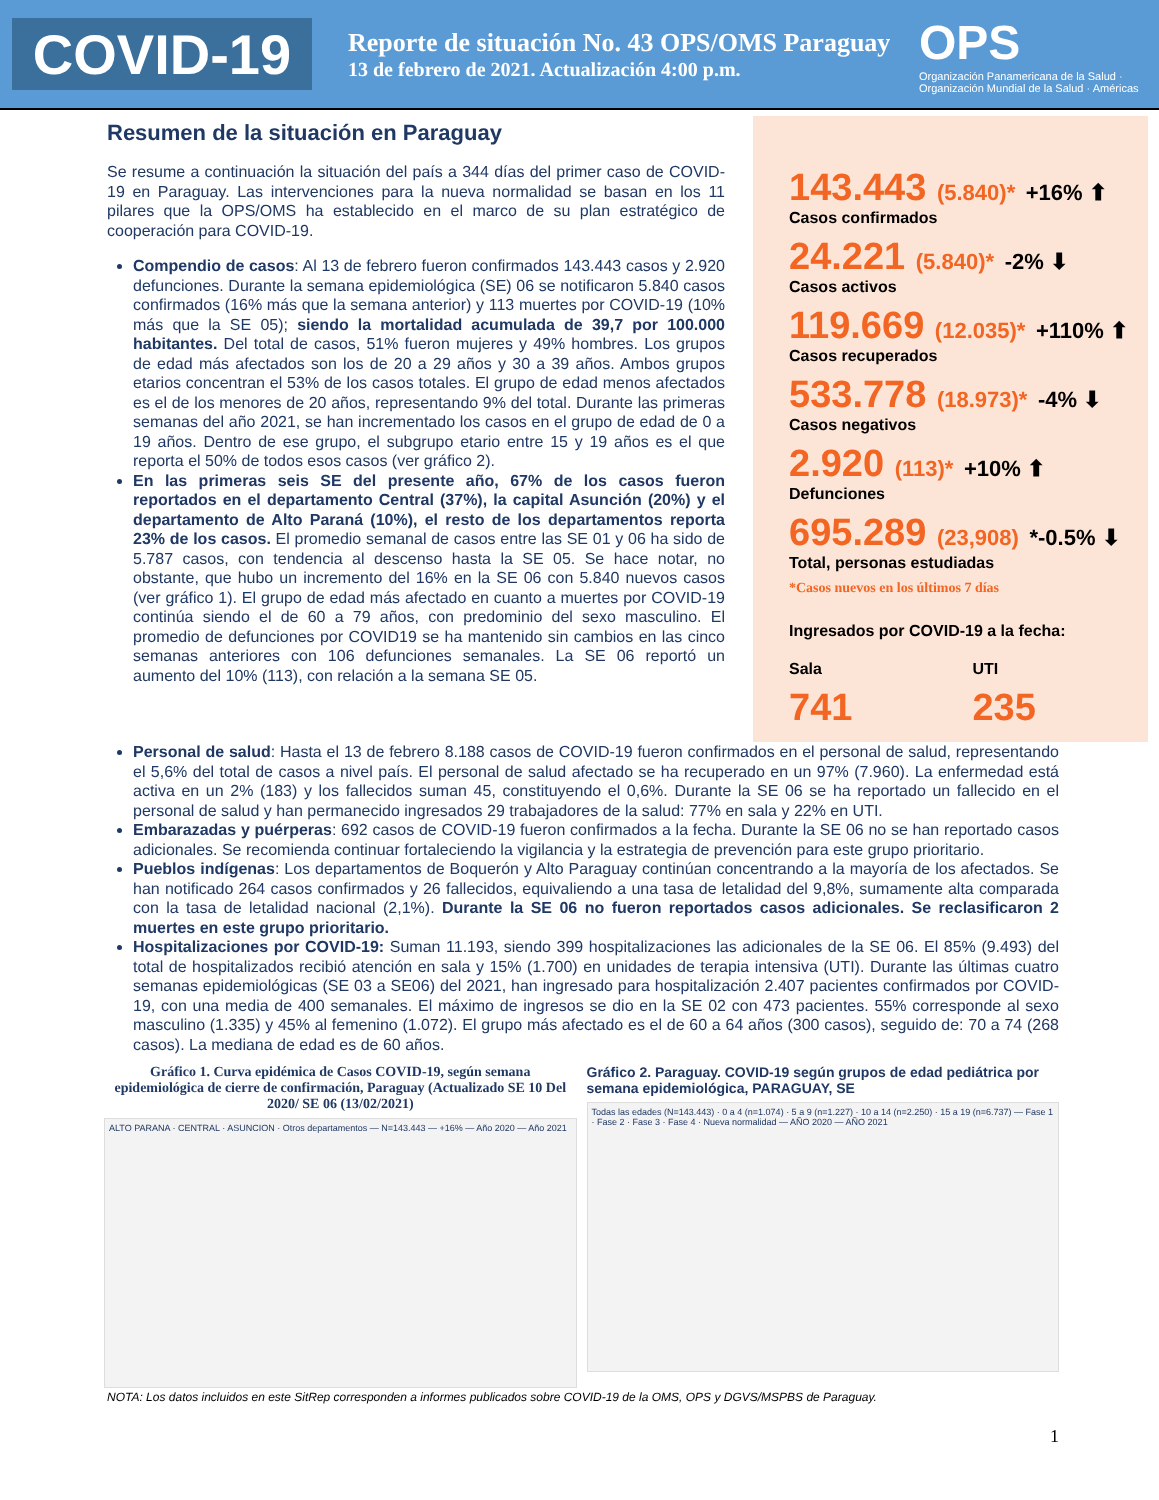COVID-19
Reporte de situación No. 43 OPS/OMS Paraguay
13 de febrero de 2021. Actualización 4:00 p.m.
OPS
Organización Panamericana de la Salud · Organización Mundial de la Salud · Américas
Resumen de la situación en Paraguay
Se resume a continuación la situación del país a 344 días del primer caso de COVID-19 en Paraguay. Las intervenciones para la nueva normalidad se basan en los 11 pilares que la OPS/OMS ha establecido en el marco de su plan estratégico de cooperación para COVID-19.
Compendio de casos: Al 13 de febrero fueron confirmados 143.443 casos y 2.920 defunciones. Durante la semana epidemiológica (SE) 06 se notificaron 5.840 casos confirmados (16% más que la semana anterior) y 113 muertes por COVID-19 (10% más que la SE 05); siendo la mortalidad acumulada de 39,7 por 100.000 habitantes. Del total de casos, 51% fueron mujeres y 49% hombres. Los grupos de edad más afectados son los de 20 a 29 años y 30 a 39 años. Ambos grupos etarios concentran el 53% de los casos totales. El grupo de edad menos afectados es el de los menores de 20 años, representando 9% del total. Durante las primeras semanas del año 2021, se han incrementado los casos en el grupo de edad de 0 a 19 años. Dentro de ese grupo, el subgrupo etario entre 15 y 19 años es el que reporta el 50% de todos esos casos (ver gráfico 2).
En las primeras seis SE del presente año, 67% de los casos fueron reportados en el departamento Central (37%), la capital Asunción (20%) y el departamento de Alto Paraná (10%), el resto de los departamentos reporta 23% de los casos. El promedio semanal de casos entre las SE 01 y 06 ha sido de 5.787 casos, con tendencia al descenso hasta la SE 05. Se hace notar, no obstante, que hubo un incremento del 16% en la SE 06 con 5.840 nuevos casos (ver gráfico 1). El grupo de edad más afectado en cuanto a muertes por COVID-19 continúa siendo el de 60 a 79 años, con predominio del sexo masculino. El promedio de defunciones por COVID19 se ha mantenido sin cambios en las cinco semanas anteriores con 106 defunciones semanales. La SE 06 reportó un aumento del 10% (113), con relación a la semana SE 05.
143.443 (5.840)* +16% ⬆
Casos confirmados
24.221 (5.840)* -2% ⬇
Casos activos
119.669 (12.035)* +110% ⬆
Casos recuperados
533.778 (18.973)* -4% ⬇
Casos negativos
2.920 (113)* +10% ⬆
Defunciones
695.289 (23,908) *-0.5% ⬇
Total, personas estudiadas
*Casos nuevos en los últimos 7 días
Ingresados por COVID-19 a la fecha:
Sala
741
UTI
235
Personal de salud: Hasta el 13 de febrero 8.188 casos de COVID-19 fueron confirmados en el personal de salud, representando el 5,6% del total de casos a nivel país. El personal de salud afectado se ha recuperado en un 97% (7.960). La enfermedad está activa en un 2% (183) y los fallecidos suman 45, constituyendo el 0,6%. Durante la SE 06 se ha reportado un fallecido en el personal de salud y han permanecido ingresados 29 trabajadores de la salud: 77% en sala y 22% en UTI.
Embarazadas y puérperas: 692 casos de COVID-19 fueron confirmados a la fecha. Durante la SE 06 no se han reportado casos adicionales. Se recomienda continuar fortaleciendo la vigilancia y la estrategia de prevención para este grupo prioritario.
Pueblos indígenas: Los departamentos de Boquerón y Alto Paraguay continúan concentrando a la mayoría de los afectados. Se han notificado 264 casos confirmados y 26 fallecidos, equivaliendo a una tasa de letalidad del 9,8%, sumamente alta comparada con la tasa de letalidad nacional (2,1%). Durante la SE 06 no fueron reportados casos adicionales. Se reclasificaron 2 muertes en este grupo prioritario.
Hospitalizaciones por COVID-19: Suman 11.193, siendo 399 hospitalizaciones las adicionales de la SE 06. El 85% (9.493) del total de hospitalizados recibió atención en sala y 15% (1.700) en unidades de terapia intensiva (UTI). Durante las últimas cuatro semanas epidemiológicas (SE 03 a SE06) del 2021, han ingresado para hospitalización 2.407 pacientes confirmados por COVID-19, con una media de 400 semanales. El máximo de ingresos se dio en la SE 02 con 473 pacientes. 55% corresponde al sexo masculino (1.335) y 45% al femenino (1.072). El grupo más afectado es el de 60 a 64 años (300 casos), seguido de: 70 a 74 (268 casos). La mediana de edad es de 60 años.
Gráfico 1. Curva epidémica de Casos COVID-19, según semana epidemiológica de cierre de confirmación, Paraguay (Actualizado SE 10 Del 2020/ SE 06 (13/02/2021)
ALTO PARANA · CENTRAL · ASUNCION · Otros departamentos — N=143.443 — +16% — Año 2020 — Año 2021
Gráfico 2. Paraguay. COVID-19 según grupos de edad pediátrica por semana epidemiológica, PARAGUAY, SE
Todas las edades (N=143.443) · 0 a 4 (n=1.074) · 5 a 9 (n=1.227) · 10 a 14 (n=2.250) · 15 a 19 (n=6.737) — Fase 1 · Fase 2 · Fase 3 · Fase 4 · Nueva normalidad — AÑO 2020 — AÑO 2021
NOTA: Los datos incluidos en este SitRep corresponden a informes publicados sobre COVID-19 de la OMS, OPS y DGVS/MSPBS de Paraguay.
1